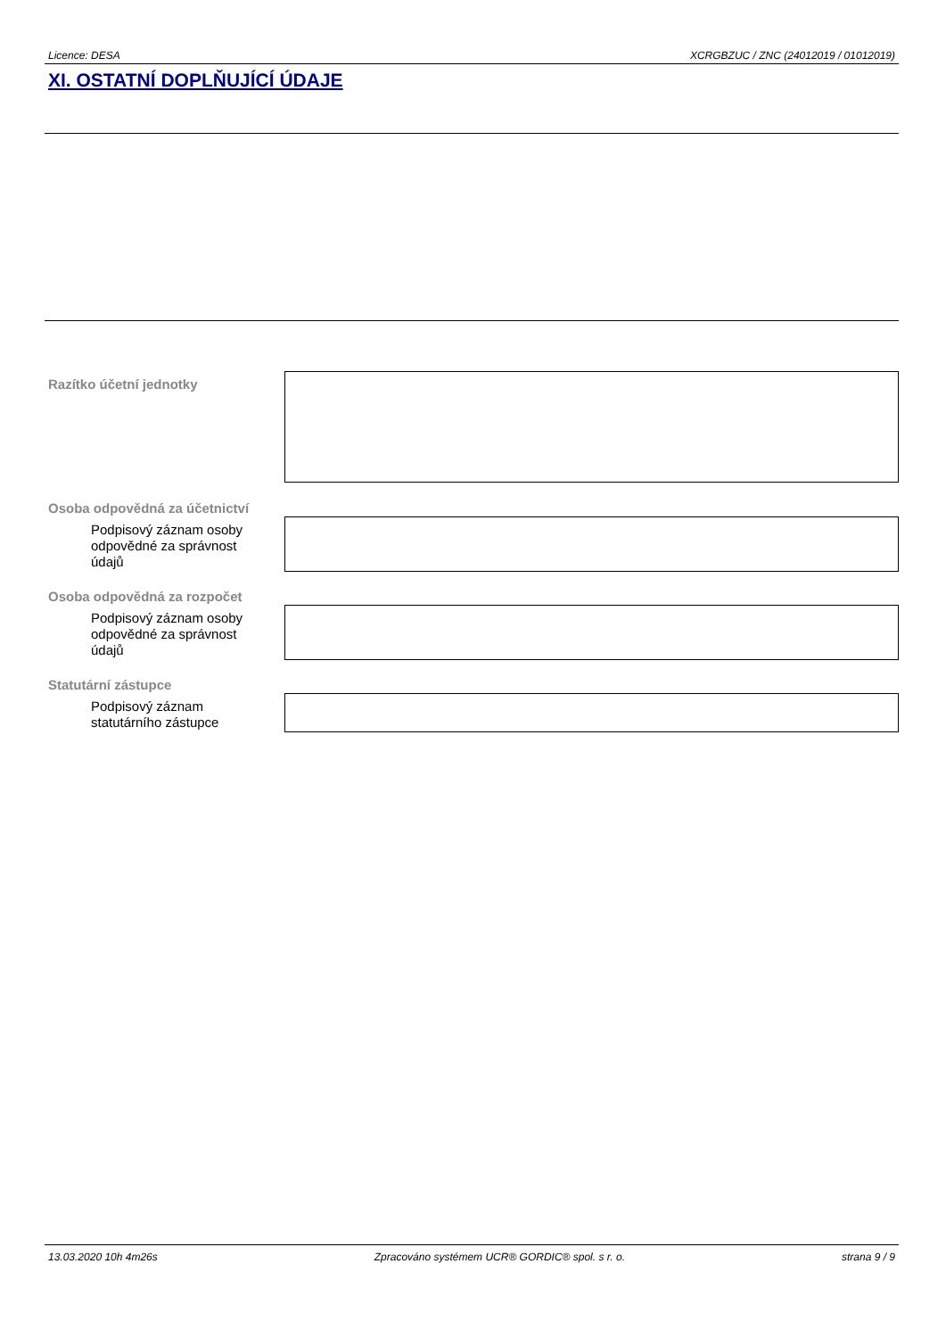Licence: DESA XCRGBZUC / ZNC (24012019 / 01012019)
XI. OSTATNÍ DOPLŇUJÍCÍ ÚDAJE
Razítko účetní jednotky
Osoba odpovědná za účetnictví
Podpisový záznam osoby odpovědné za správnost údajů
Osoba odpovědná za rozpočet
Podpisový záznam osoby odpovědné za správnost údajů
Statutární zástupce
Podpisový záznam statutárního zástupce
13.03.2020 10h 4m26s Zpracováno systémem UCR® GORDIC® spol. s r. o. strana 9 / 9